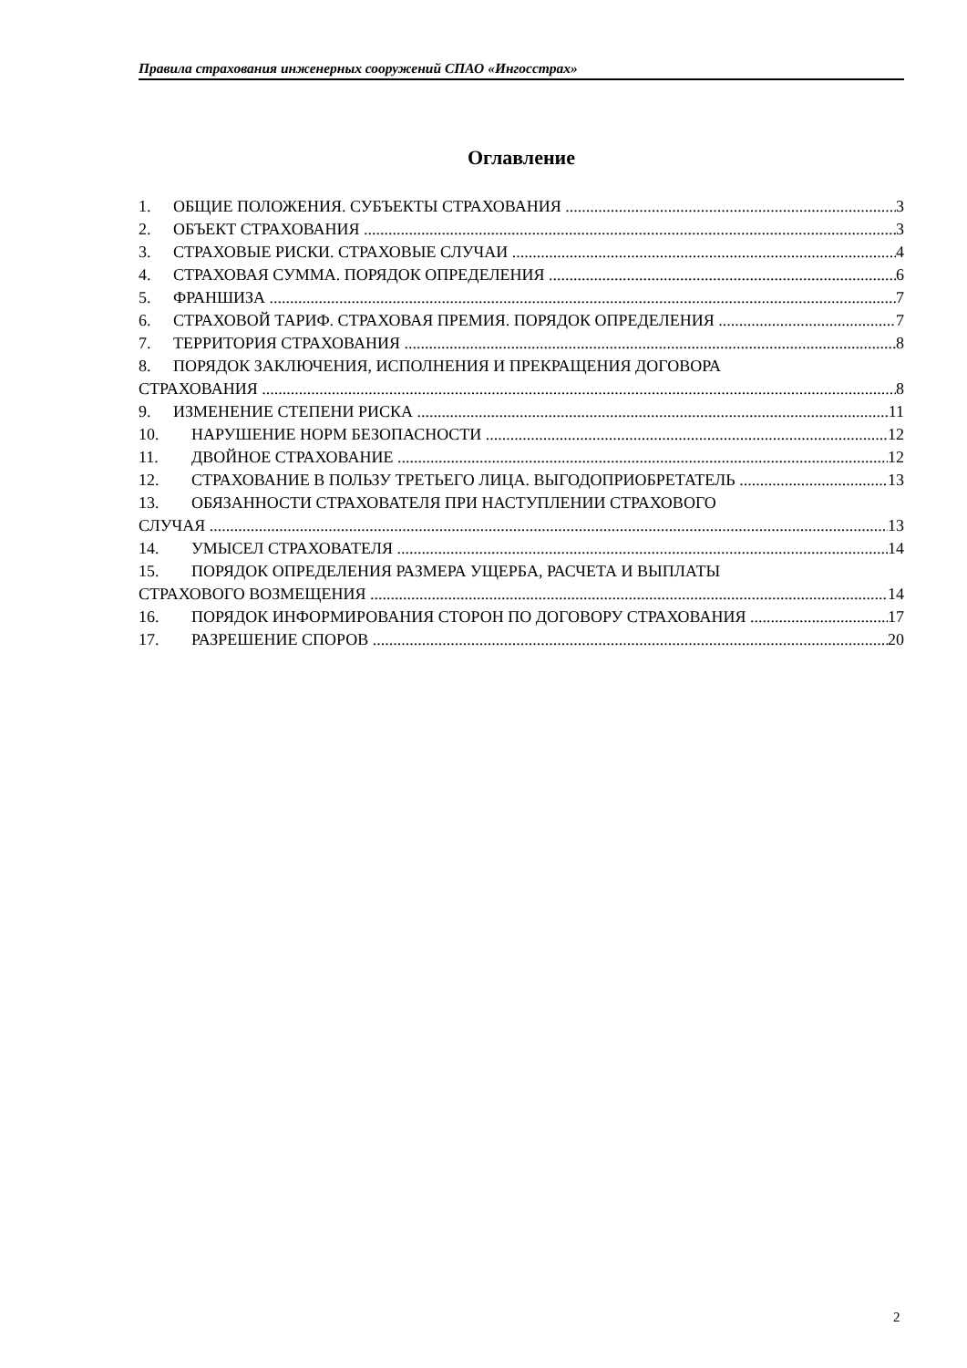Правила страхования инженерных сооружений СПАО «Ингосстрах»
Оглавление
1. ОБЩИЕ ПОЛОЖЕНИЯ. СУБЪЕКТЫ СТРАХОВАНИЯ 3
2. ОБЪЕКТ СТРАХОВАНИЯ 3
3. СТРАХОВЫЕ РИСКИ. СТРАХОВЫЕ СЛУЧАИ 4
4. СТРАХОВАЯ СУММА. ПОРЯДОК ОПРЕДЕЛЕНИЯ 6
5. ФРАНШИЗА 7
6. СТРАХОВОЙ ТАРИФ. СТРАХОВАЯ ПРЕМИЯ. ПОРЯДОК ОПРЕДЕЛЕНИЯ 7
7. ТЕРРИТОРИЯ СТРАХОВАНИЯ 8
8. ПОРЯДОК ЗАКЛЮЧЕНИЯ, ИСПОЛНЕНИЯ И ПРЕКРАЩЕНИЯ ДОГОВОРА
СТРАХОВАНИЯ 8
9. ИЗМЕНЕНИЕ СТЕПЕНИ РИСКА 11
10. НАРУШЕНИЕ НОРМ БЕЗОПАСНОСТИ 12
11. ДВОЙНОЕ СТРАХОВАНИЕ 12
12. СТРАХОВАНИЕ В ПОЛЬЗУ ТРЕТЬЕГО ЛИЦА. ВЫГОДОПРИОБРЕТАТЕЛЬ 13
13. ОБЯЗАННОСТИ СТРАХОВАТЕЛЯ ПРИ НАСТУПЛЕНИИ СТРАХОВОГО
СЛУЧАЯ 13
14. УМЫСЕЛ СТРАХОВАТЕЛЯ 14
15. ПОРЯДОК ОПРЕДЕЛЕНИЯ РАЗМЕРА УЩЕРБА, РАСЧЕТА И ВЫПЛАТЫ
СТРАХОВОГО ВОЗМЕЩЕНИЯ 14
16. ПОРЯДОК ИНФОРМИРОВАНИЯ СТОРОН ПО ДОГОВОРУ СТРАХОВАНИЯ 17
17. РАЗРЕШЕНИЕ СПОРОВ 20
2